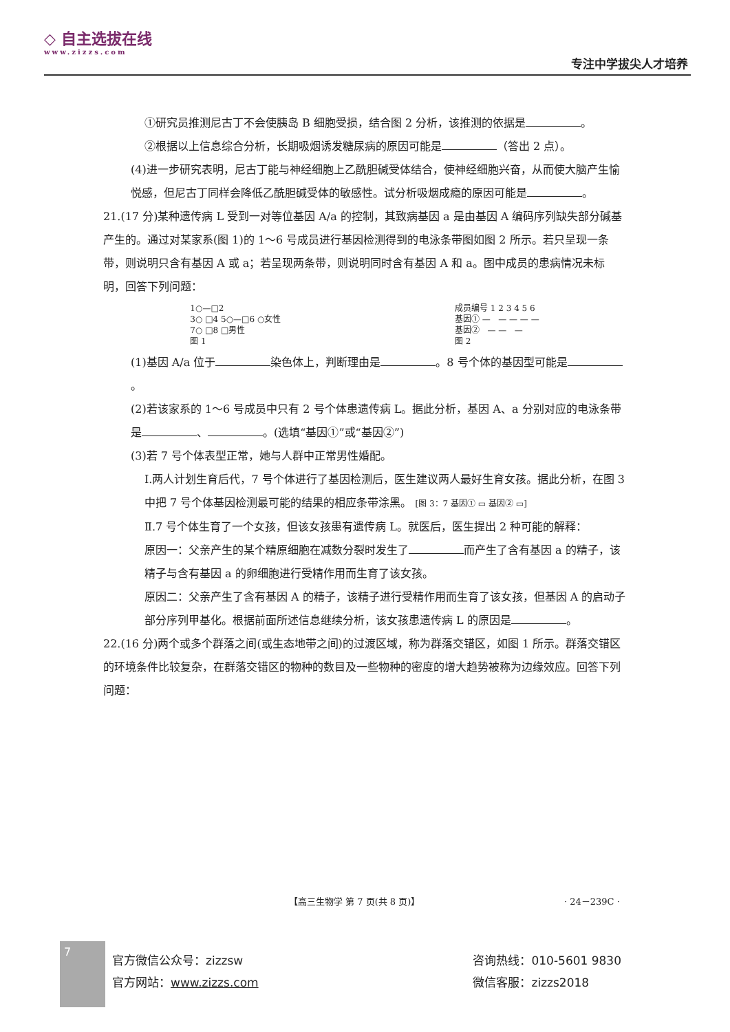◇ 自主选拔在线
www.zizzs.com
专注中学拔尖人才培养
①研究员推测尼古丁不会使胰岛 B 细胞受损，结合图 2 分析，该推测的依据是 。
②根据以上信息综合分析，长期吸烟诱发糖尿病的原因可能是 （答出 2 点）。
(4)进一步研究表明，尼古丁能与神经细胞上乙酰胆碱受体结合，使神经细胞兴奋，从而使大脑产生愉悦感，但尼古丁同样会降低乙酰胆碱受体的敏感性。试分析吸烟成瘾的原因可能是 。
21.(17 分)某种遗传病 L 受到一对等位基因 A/a 的控制，其致病基因 a 是由基因 A 编码序列缺失部分碱基产生的。通过对某家系(图 1)的 1～6 号成员进行基因检测得到的电泳条带图如图 2 所示。若只呈现一条带，则说明只含有基因 A 或 a；若呈现两条带，则说明同时含有基因 A 和 a。图中成员的患病情况未标明，回答下列问题：
1○—□2
3○ □4 5○—□6 ○女性
7○ □8 □男性
图 1
成员编号 1 2 3 4 5 6
基因① — — — — —
基因② — — —
图 2
(1)基因 A/a 位于 染色体上，判断理由是 。8 号个体的基因型可能是 。
(2)若该家系的 1～6 号成员中只有 2 号个体患遗传病 L。据此分析，基因 A、a 分别对应的电泳条带是 、 。(选填“基因①”或“基因②”)
(3)若 7 号个体表型正常，她与人群中正常男性婚配。
Ⅰ.两人计划生育后代，7 号个体进行了基因检测后，医生建议两人最好生育女孩。据此分析，在图 3 中把 7 号个体基因检测最可能的结果的相应条带涂黑。 [图 3：7 基因① ▭ 基因② ▭]
Ⅱ.7 号个体生育了一个女孩，但该女孩患有遗传病 L。就医后，医生提出 2 种可能的解释：
原因一：父亲产生的某个精原细胞在减数分裂时发生了 而产生了含有基因 a 的精子，该精子与含有基因 a 的卵细胞进行受精作用而生育了该女孩。
原因二：父亲产生了含有基因 A 的精子，该精子进行受精作用而生育了该女孩，但基因 A 的启动子部分序列甲基化。根据前面所述信息继续分析，该女孩患遗传病 L 的原因是 。
22.(16 分)两个或多个群落之间(或生态地带之间)的过渡区域，称为群落交错区，如图 1 所示。群落交错区的环境条件比较复杂，在群落交错区的物种的数目及一些物种的密度的增大趋势被称为边缘效应。回答下列问题：
【高三生物学 第 7 页(共 8 页)】 · 24－239C ·
7
官方微信公众号：zizzsw
官方网站：www.zizzs.com
咨询热线：010-5601 9830
微信客服：zizzs2018